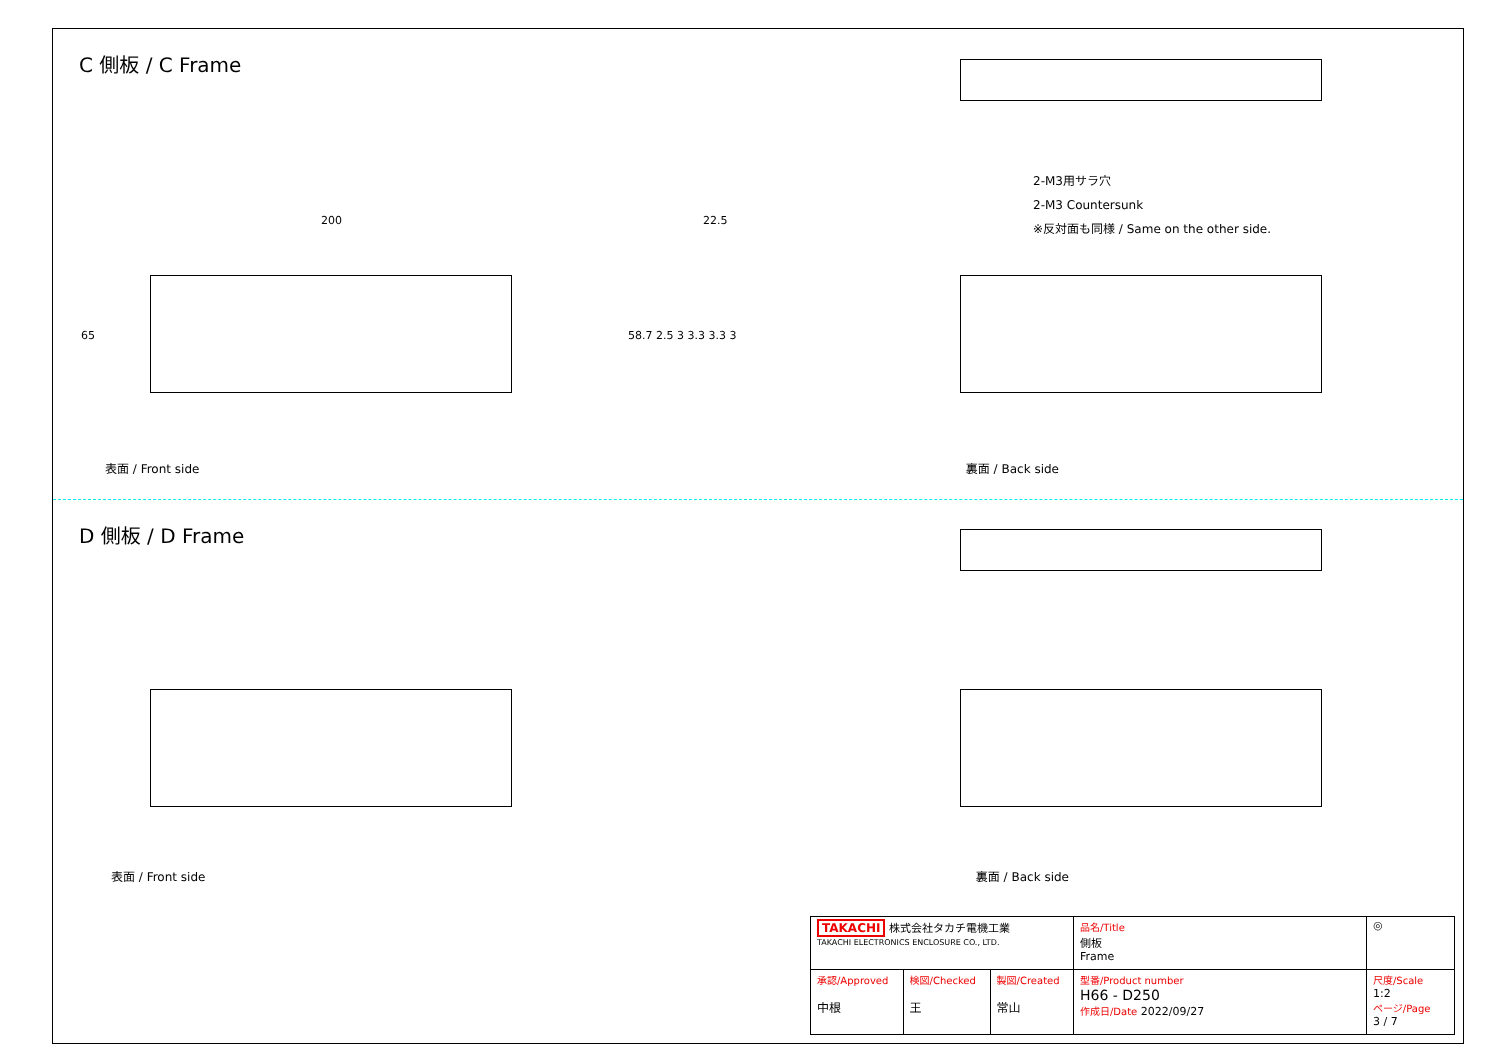C 側板 / C Frame
2-M3用サラ穴
2-M3 Countersunk
※反対面も同様 / Same on the other side.
200 22.5
65 58.7 2.5 3 3.3 3.3 3
表面 / Front side 裏面 / Back side
D 側板 / D Frame
表面 / Front side 裏面 / Back side
| TAKACHI 株式会社タカチ電機工業 TAKACHI ELECTRONICS ENCLOSURE CO., LTD. | | | 品名/Title 側板 Frame | ◎ |
| 承認/Approved 中根 | 検図/Checked 王 | 製図/Created 常山 | 型番/Product number H66 - D250 作成日/Date 2022/09/27 | 尺度/Scale 1:2 ページ/Page 3 / 7 |